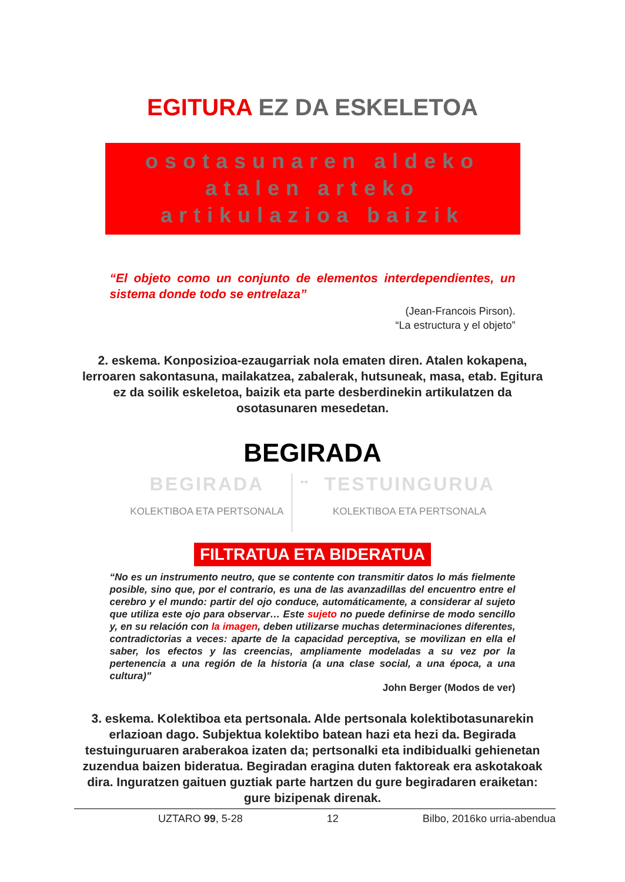EGITURA EZ DA ESKELETOA
osotasunaren aldeko
atalen arteko
artikulazioa baizik
“El objeto como un conjunto de elementos interdependientes, un sistema donde todo se entrelaza”
(Jean-Francois Pirson).
“La estructura y el objeto”
2. eskema. Konposizioa-ezaugarriak nola ematen diren. Atalen kokapena, lerroaren sakontasuna, mailakatzea, zabalerak, hutsuneak, masa, etab. Egitura ez da soilik eskeletoa, baizik eta parte desberdinekin artikulatzen da osotasunaren mesedetan.
BEGIRADA
BEGIRADA
KOLEKTIBOA ETA PERTSONALA
↔
TESTUINGURUA
KOLEKTIBOA ETA PERTSONALA
FILTRATUA ETA BIDERATUA
“No es un instrumento neutro, que se contente con transmitir datos lo más fielmente posible, sino que, por el contrario, es una de las avanzadillas del encuentro entre el cerebro y el mundo: partir del ojo conduce, automáticamente, a considerar al sujeto que utiliza este ojo para observar… Este sujeto no puede definirse de modo sencillo y, en su relación con la imagen, deben utilizarse muchas determinaciones diferentes, contradictorias a veces: aparte de la capacidad perceptiva, se movilizan en ella el saber, los efectos y las creencias, ampliamente modeladas a su vez por la pertenencia a una región de la historia (a una clase social, a una época, a una cultura)”
John Berger (Modos de ver)
3. eskema. Kolektiboa eta pertsonala. Alde pertsonala kolektibotasunarekin erlazioan dago. Subjektua kolektibo batean hazi eta hezi da. Begirada testuinguruaren araberakoa izaten da; pertsonalki eta indibidualki gehienetan zuzendua baizen bideratua. Begiradan eragina duten faktoreak era askotakoak dira. Inguratzen gaituen guztiak parte hartzen du gure begiradaren eraiketan: gure bizipenak direnak.
UZTARO 99, 5-28 12 Bilbo, 2016ko urria-abendua